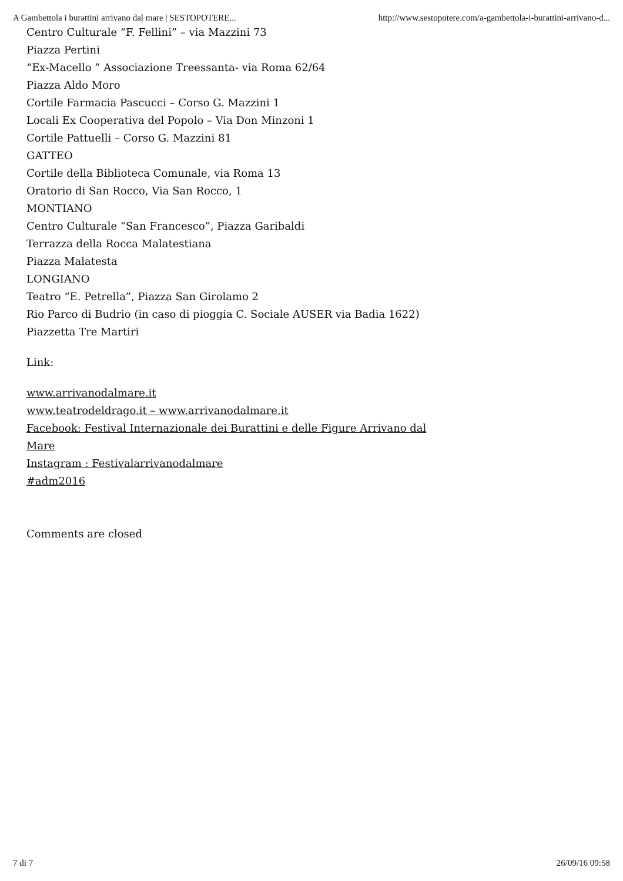A Gambettola i burattini arrivano dal mare | SESTOPOTERE... http://www.sestopotere.com/a-gambettola-i-burattini-arrivano-d...
Centro Culturale “F. Fellini” – via Mazzini 73
Piazza Pertini
“Ex-Macello ” Associazione Treessanta- via Roma 62/64
Piazza Aldo Moro
Cortile Farmacia Pascucci – Corso G. Mazzini 1
Locali Ex Cooperativa del Popolo – Via Don Minzoni 1
Cortile Pattuelli – Corso G. Mazzini 81
GATTEO
Cortile della Biblioteca Comunale, via Roma 13
Oratorio di San Rocco, Via San Rocco, 1
MONTIANO
Centro Culturale “San Francesco”, Piazza Garibaldi
Terrazza della Rocca Malatestiana
Piazza Malatesta
LONGIANO
Teatro “E. Petrella”, Piazza San Girolamo 2
Rio Parco di Budrio (in caso di pioggia C. Sociale AUSER via Badia 1622)
Piazzetta Tre Martiri
Link:
www.arrivanodalmare.it
www.teatrodeldrago.it – www.arrivanodalmare.it
Facebook: Festival Internazionale dei Burattini e delle Figure Arrivano dal
Mare
Instagram : Festivalarrivanodalmare
#adm2016
Comments are closed
7 di 7 26/09/16 09:58